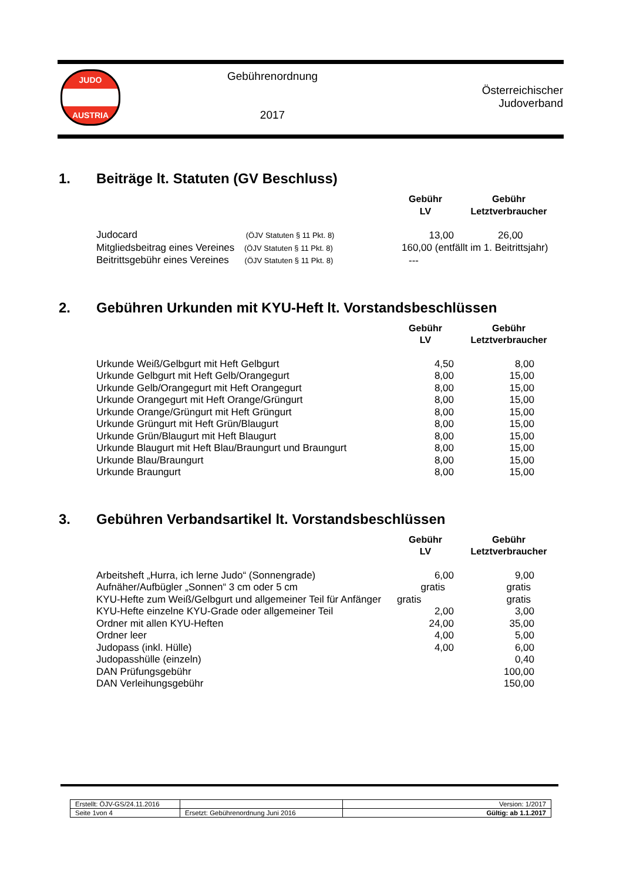| JUDO AUSTRIA | Gebührenordnung 2017 | Österreichischer Judoverband |
1. Beiträge lt. Statuten (GV Beschluss)
| | Gebühr LV | Gebühr Letztverbraucher |
| --- | --- | --- |
| Judocard (ÖJV Statuten § 11 Pkt. 8) | 13,00 | 26,00 |
| Mitgliedsbeitrag eines Vereines (ÖJV Statuten § 11 Pkt. 8) | 160,00 (entfällt im 1. Beitrittsjahr) | |
| Beitrittsgebühr eines Vereines (ÖJV Statuten § 11 Pkt. 8) | --- | |
2. Gebühren Urkunden mit KYU-Heft lt. Vorstandsbeschlüssen
| | Gebühr LV | Gebühr Letztverbraucher |
| --- | --- | --- |
| Urkunde Weiß/Gelbgurt mit Heft Gelbgurt | 4,50 | 8,00 |
| Urkunde Gelbgurt mit Heft Gelb/Orangegurt | 8,00 | 15,00 |
| Urkunde Gelb/Orangegurt mit Heft Orangegurt | 8,00 | 15,00 |
| Urkunde Orangegurt mit Heft Orange/Grüngurt | 8,00 | 15,00 |
| Urkunde Orange/Grüngurt mit Heft Grüngurt | 8,00 | 15,00 |
| Urkunde Grüngurt mit Heft Grün/Blaugurt | 8,00 | 15,00 |
| Urkunde Grün/Blaugurt mit Heft Blaugurt | 8,00 | 15,00 |
| Urkunde Blaugurt mit Heft Blau/Braungurt und Braungurt | 8,00 | 15,00 |
| Urkunde Blau/Braungurt | 8,00 | 15,00 |
| Urkunde Braungurt | 8,00 | 15,00 |
3. Gebühren Verbandsartikel lt. Vorstandsbeschlüssen
| | Gebühr LV | Gebühr Letztverbraucher |
| --- | --- | --- |
| Arbeitsheft „Hurra, ich lerne Judo“ (Sonnengrade) | 6,00 | 9,00 |
| Aufnäher/Aufbügler „Sonnen“ 3 cm oder 5 cm | gratis | gratis |
| KYU-Hefte zum Weiß/Gelbgurt und allgemeiner Teil für Anfänger | gratis | gratis |
| KYU-Hefte einzelne KYU-Grade oder allgemeiner Teil | 2,00 | 3,00 |
| Ordner mit allen KYU-Heften | 24,00 | 35,00 |
| Ordner leer | 4,00 | 5,00 |
| Judopass (inkl. Hülle) | 4,00 | 6,00 |
| Judopasshülle (einzeln) | | 0,40 |
| DAN Prüfungsgebühr | | 100,00 |
| DAN Verleihungsgebühr | | 150,00 |
| Erstellt: ÖJV-GS/24.11.2016 | | Version: 1/2017 |
| Seite 1von 4 | Ersetzt: Gebührenordnung Juni 2016 | Gültig: ab 1.1.2017 |